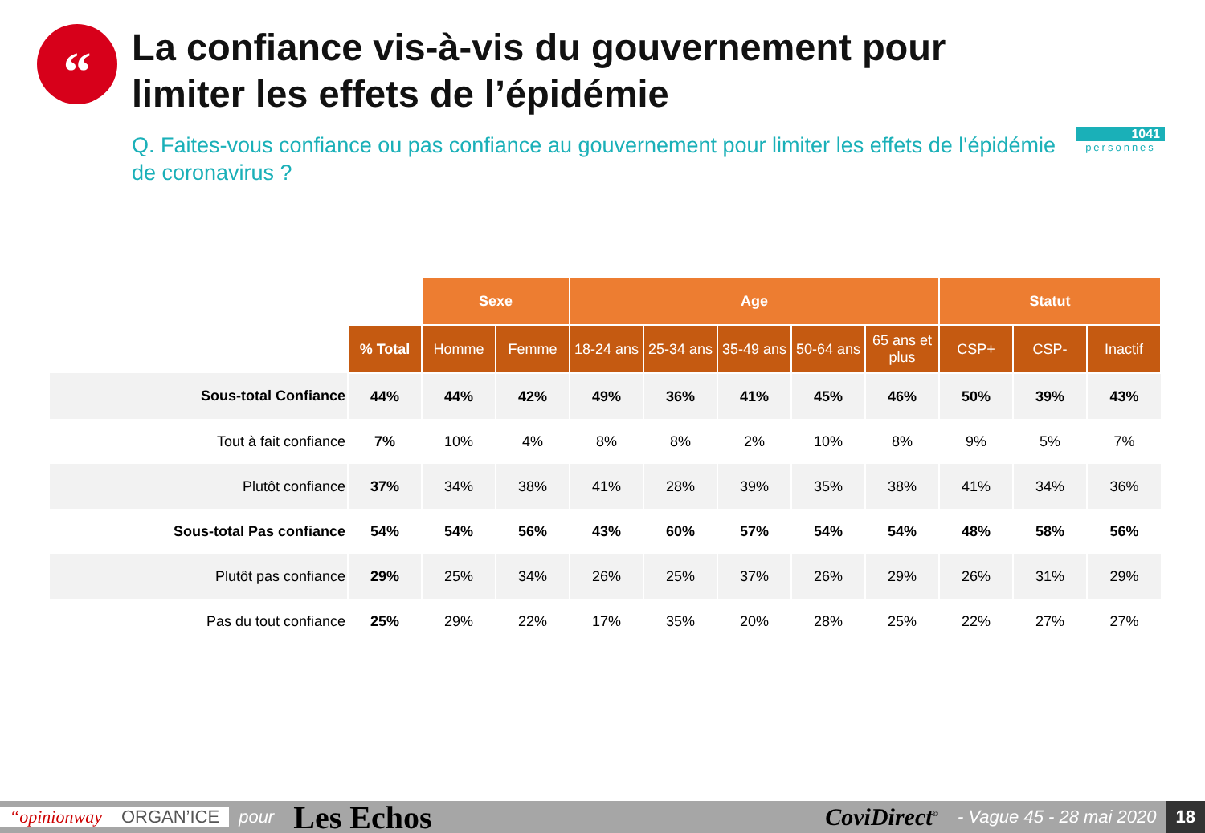“
La confiance vis-à-vis du gouvernement pour limiter les effets de l’épidémie
Q. Faites-vous confiance ou pas confiance au gouvernement pour limiter les effets de l'épidémie de coronavirus ?
1041
personnes
| | | Sexe | | Age | | | | | Statut | | |
| --- | --- | --- | --- | --- | --- | --- | --- | --- | --- | --- | --- |
| | % Total | Homme | Femme | 18-24 ans | 25-34 ans | 35-49 ans | 50-64 ans | 65 ans et plus | CSP+ | CSP- | Inactif |
| Sous-total Confiance | 44% | 44% | 42% | 49% | 36% | 41% | 45% | 46% | 50% | 39% | 43% |
| Tout à fait confiance | 7% | 10% | 4% | 8% | 8% | 2% | 10% | 8% | 9% | 5% | 7% |
| Plutôt confiance | 37% | 34% | 38% | 41% | 28% | 39% | 35% | 38% | 41% | 34% | 36% |
| Sous-total Pas confiance | 54% | 54% | 56% | 43% | 60% | 57% | 54% | 54% | 48% | 58% | 56% |
| Plutôt pas confiance | 29% | 25% | 34% | 26% | 25% | 37% | 26% | 29% | 26% | 31% | 29% |
| Pas du tout confiance | 25% | 29% | 22% | 17% | 35% | 20% | 28% | 25% | 22% | 27% | 27% |
“opinionway ORGAN’ICE pour Les Echos CoviDirect<sup>©</sup> - Vague 45 - 28 mai 2020 18